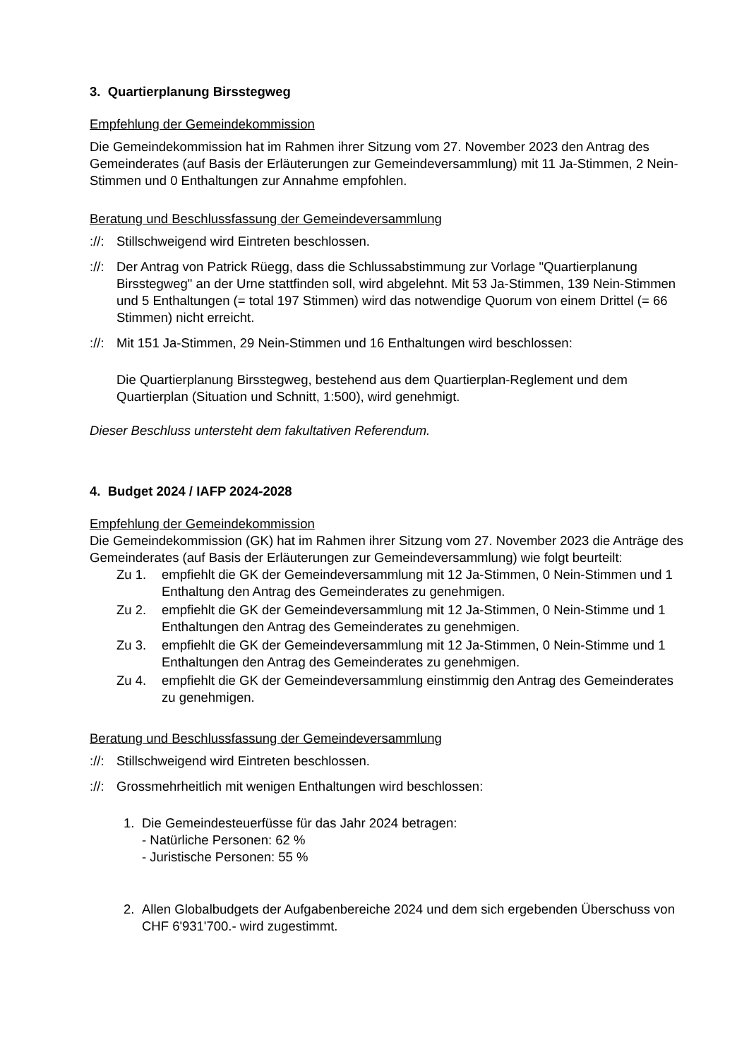3. Quartierplanung Birsstegweg
Empfehlung der Gemeindekommission
Die Gemeindekommission hat im Rahmen ihrer Sitzung vom 27. November 2023 den Antrag des Gemeinderates (auf Basis der Erläuterungen zur Gemeindeversammlung) mit 11 Ja-Stimmen, 2 Nein-Stimmen und 0 Enthaltungen zur Annahme empfohlen.
Beratung und Beschlussfassung der Gemeindeversammlung
://: Stillschweigend wird Eintreten beschlossen.
://: Der Antrag von Patrick Rüegg, dass die Schlussabstimmung zur Vorlage "Quartierplanung Birsstegweg" an der Urne stattfinden soll, wird abgelehnt. Mit 53 Ja-Stimmen, 139 Nein-Stimmen und 5 Enthaltungen (= total 197 Stimmen) wird das notwendige Quorum von einem Drittel (= 66 Stimmen) nicht erreicht.
://: Mit 151 Ja-Stimmen, 29 Nein-Stimmen und 16 Enthaltungen wird beschlossen:
Die Quartierplanung Birsstegweg, bestehend aus dem Quartierplan-Reglement und dem Quartierplan (Situation und Schnitt, 1:500), wird genehmigt.
Dieser Beschluss untersteht dem fakultativen Referendum.
4. Budget 2024 / IAFP 2024-2028
Empfehlung der Gemeindekommission
Die Gemeindekommission (GK) hat im Rahmen ihrer Sitzung vom 27. November 2023 die Anträge des Gemeinderates (auf Basis der Erläuterungen zur Gemeindeversammlung) wie folgt beurteilt:
Zu 1. empfiehlt die GK der Gemeindeversammlung mit 12 Ja-Stimmen, 0 Nein-Stimmen und 1 Enthaltung den Antrag des Gemeinderates zu genehmigen.
Zu 2. empfiehlt die GK der Gemeindeversammlung mit 12 Ja-Stimmen, 0 Nein-Stimme und 1 Enthaltungen den Antrag des Gemeinderates zu genehmigen.
Zu 3. empfiehlt die GK der Gemeindeversammlung mit 12 Ja-Stimmen, 0 Nein-Stimme und 1 Enthaltungen den Antrag des Gemeinderates zu genehmigen.
Zu 4. empfiehlt die GK der Gemeindeversammlung einstimmig den Antrag des Gemeinderates zu genehmigen.
Beratung und Beschlussfassung der Gemeindeversammlung
://: Stillschweigend wird Eintreten beschlossen.
://: Grossmehrheitlich mit wenigen Enthaltungen wird beschlossen:
1. Die Gemeindesteuerfüsse für das Jahr 2024 betragen:
- Natürliche Personen: 62 %
- Juristische Personen: 55 %
2. Allen Globalbudgets der Aufgabenbereiche 2024 und dem sich ergebenden Überschuss von CHF 6'931'700.- wird zugestimmt.